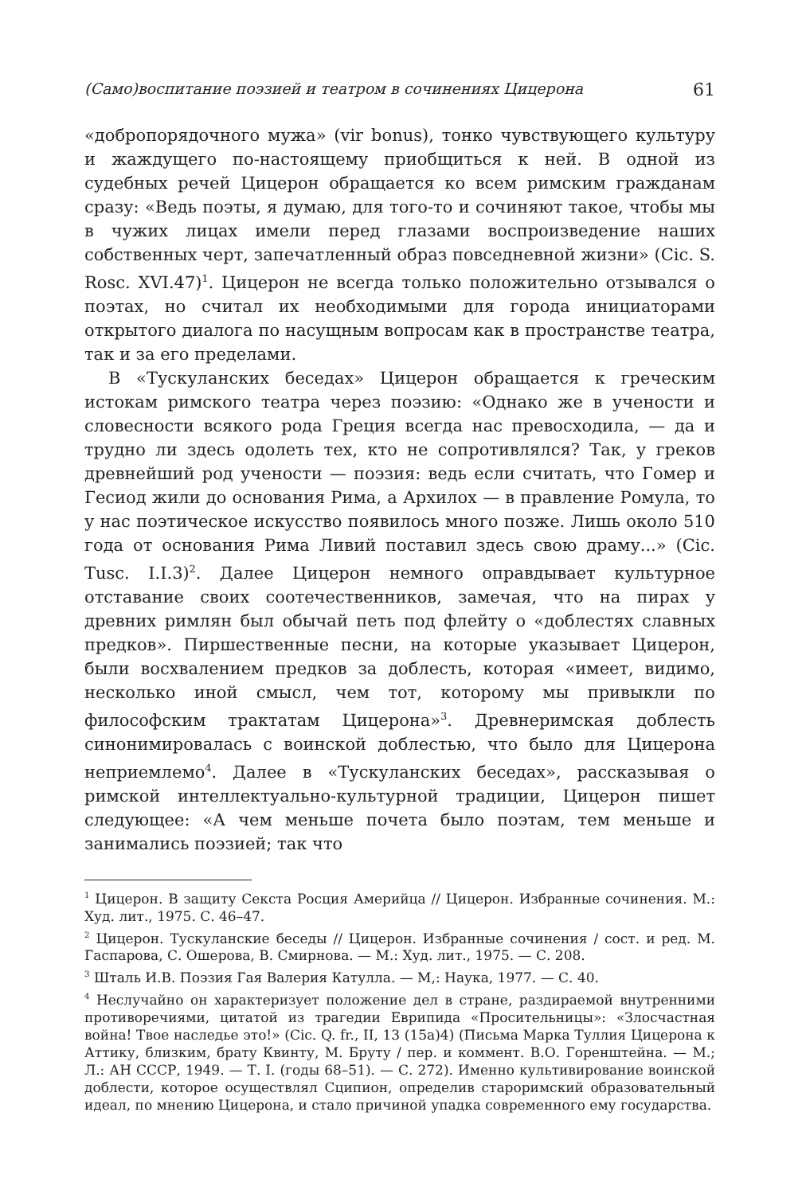(Само)воспитание поэзией и театром в сочинениях Цицерона 61
«добропорядочного мужа» (vir bonus), тонко чувствующего культуру и жаждущего по-настоящему приобщиться к ней. В одной из судебных речей Цицерон обращается ко всем римским гражданам сразу: «Ведь поэты, я думаю, для того-то и сочиняют такое, чтобы мы в чужих лицах имели перед глазами воспроизведение наших собственных черт, запечатленный образ повседневной жизни» (Cic. S. Rosc. XVI.47)<sup>1</sup>. Цицерон не всегда только положительно отзывался о поэтах, но считал их необходимыми для города инициаторами открытого диалога по насущным вопросам как в пространстве театра, так и за его пределами.
В «Тускуланских беседах» Цицерон обращается к греческим истокам римского театра через поэзию: «Однако же в учености и словесности всякого рода Греция всегда нас превосходила, — да и трудно ли здесь одолеть тех, кто не сопротивлялся? Так, у греков древнейший род учености — поэзия: ведь если считать, что Гомер и Гесиод жили до основания Рима, а Архилох — в правление Ромула, то у нас поэтическое искусство появилось много позже. Лишь около 510 года от основания Рима Ливий поставил здесь свою драму...» (Cic. Tusc. I.I.3)<sup>2</sup>. Далее Цицерон немного оправдывает культурное отставание своих соотечественников, замечая, что на пирах у древних римлян был обычай петь под флейту о «доблестях славных предков». Пиршественные песни, на которые указывает Цицерон, были восхвалением предков за доблесть, которая «имеет, видимо, несколько иной смысл, чем тот, которому мы привыкли по философским трактатам Цицерона»<sup>3</sup>. Древнеримская доблесть синонимировалась с воинской доблестью, что было для Цицерона неприемлемо<sup>4</sup>. Далее в «Тускуланских беседах», рассказывая о римской интеллектуально-культурной традиции, Цицерон пишет следующее: «А чем меньше почета было поэтам, тем меньше и занимались поэзией; так что
<sup>1</sup> Цицерон. В защиту Секста Росция Америйца // Цицерон. Избранные сочинения. М.: Худ. лит., 1975. С. 46–47.
<sup>2</sup> Цицерон. Тускуланские беседы // Цицерон. Избранные сочинения / сост. и ред. М. Гаспарова, С. Ошерова, В. Смирнова. — М.: Худ. лит., 1975. — С. 208.
<sup>3</sup> Шталь И.В. Поэзия Гая Валерия Катулла. — М,: Наука, 1977. — С. 40.
<sup>4</sup> Неслучайно он характеризует положение дел в стране, раздираемой внутренними противоречиями, цитатой из трагедии Еврипида «Просительницы»: «Злосчастная война! Твое наследье это!» (Cic. Q. fr., II, 13 (15a)4) (Письма Марка Туллия Цицерона к Аттику, близким, брату Квинту, М. Бруту / пер. и коммент. В.О. Горенштейна. — М.; Л.: АН СССР, 1949. — Т. I. (годы 68–51). — С. 272). Именно культивирование воинской доблести, которое осуществлял Сципион, определив староримский образовательный идеал, по мнению Цицерона, и стало причиной упадка современного ему государства.